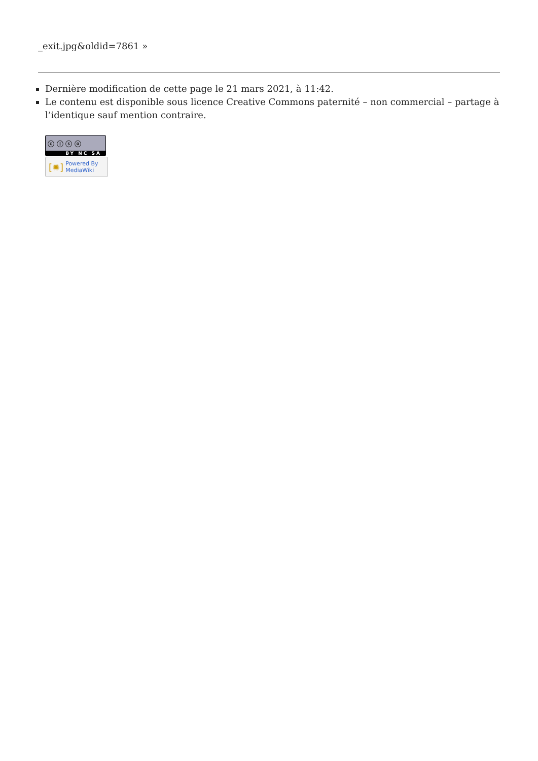_exit.jpg&oldid=7861 »
Dernière modification de cette page le 21 mars 2021, à 11:42.
Le contenu est disponible sous licence Creative Commons paternité – non commercial – partage à l’identique sauf mention contraire.
ⓒ ⓘ ⓢ ⓞ
BY NC SA
[✺] Powered By
MediaWiki